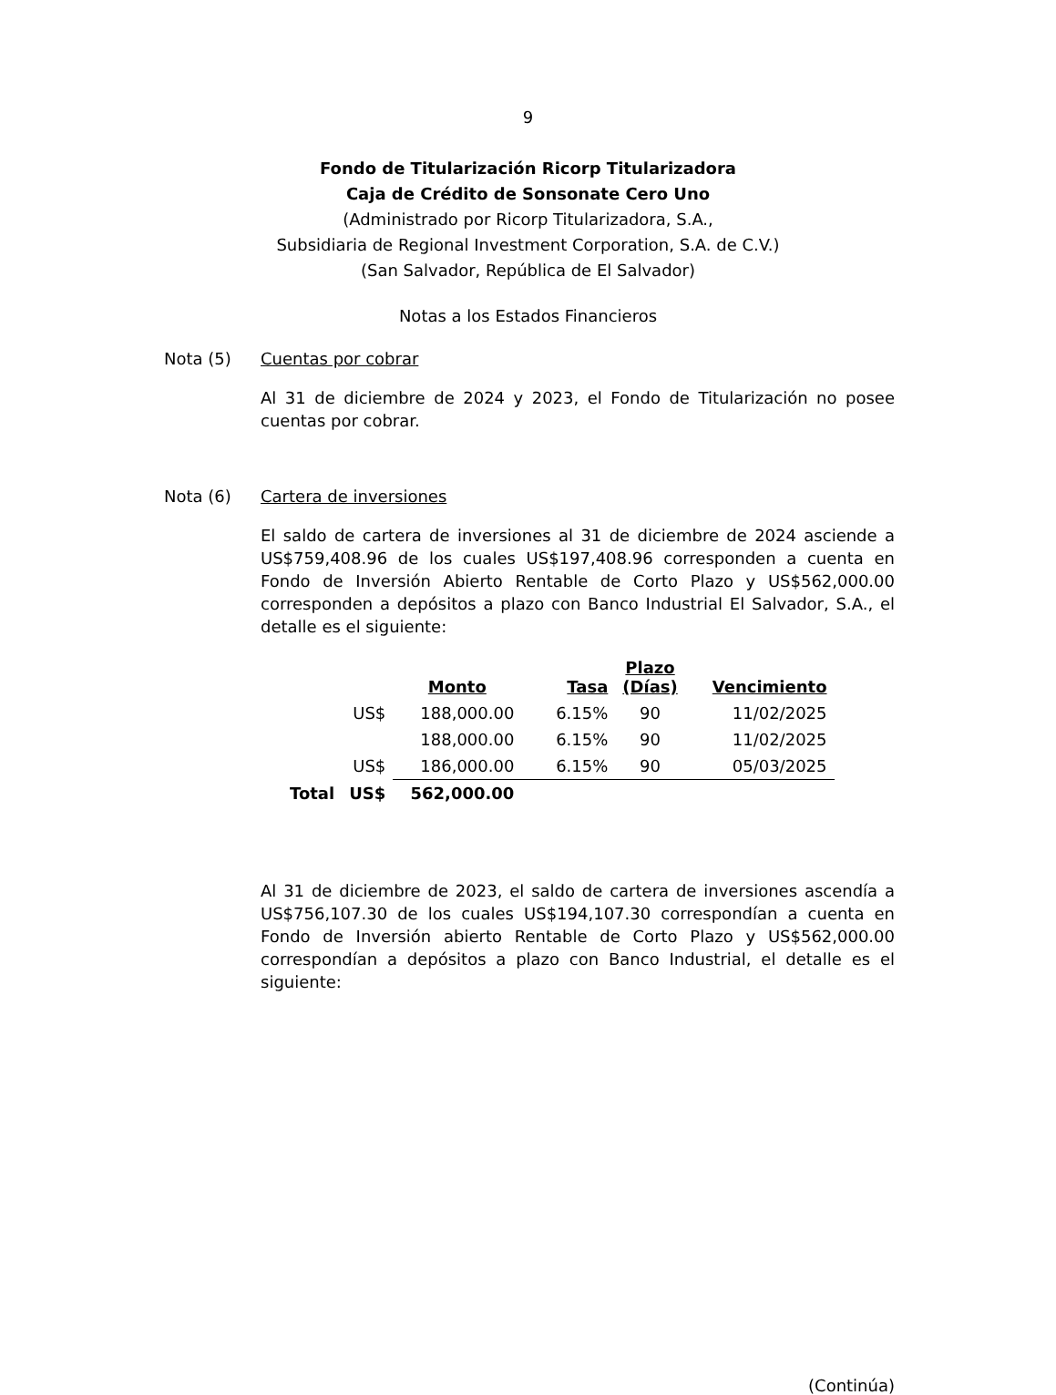9
Fondo de Titularización Ricorp Titularizadora
Caja de Crédito de Sonsonate Cero Uno
(Administrado por Ricorp Titularizadora, S.A.,
Subsidiaria de Regional Investment Corporation, S.A. de C.V.)
(San Salvador, República de El Salvador)
Notas a los Estados Financieros
Nota (5) Cuentas por cobrar
Al 31 de diciembre de 2024 y 2023, el Fondo de Titularización no posee cuentas por cobrar.
Nota (6) Cartera de inversiones
El saldo de cartera de inversiones al 31 de diciembre de 2024 asciende a US$759,408.96 de los cuales US$197,408.96 corresponden a cuenta en Fondo de Inversión Abierto Rentable de Corto Plazo y US$562,000.00 corresponden a depósitos a plazo con Banco Industrial El Salvador, S.A., el detalle es el siguiente:
| | | Monto | Tasa | Plazo (Días) | Vencimiento |
| | US$ | 188,000.00 | 6.15% | 90 | 11/02/2025 |
| | | 188,000.00 | 6.15% | 90 | 11/02/2025 |
| | US$ | 186,000.00 | 6.15% | 90 | 05/03/2025 |
| Total | US$ | 562,000.00 | | | |
Al 31 de diciembre de 2023, el saldo de cartera de inversiones ascendía a US$756,107.30 de los cuales US$194,107.30 correspondían a cuenta en Fondo de Inversión abierto Rentable de Corto Plazo y US$562,000.00 correspondían a depósitos a plazo con Banco Industrial, el detalle es el siguiente:
(Continúa)